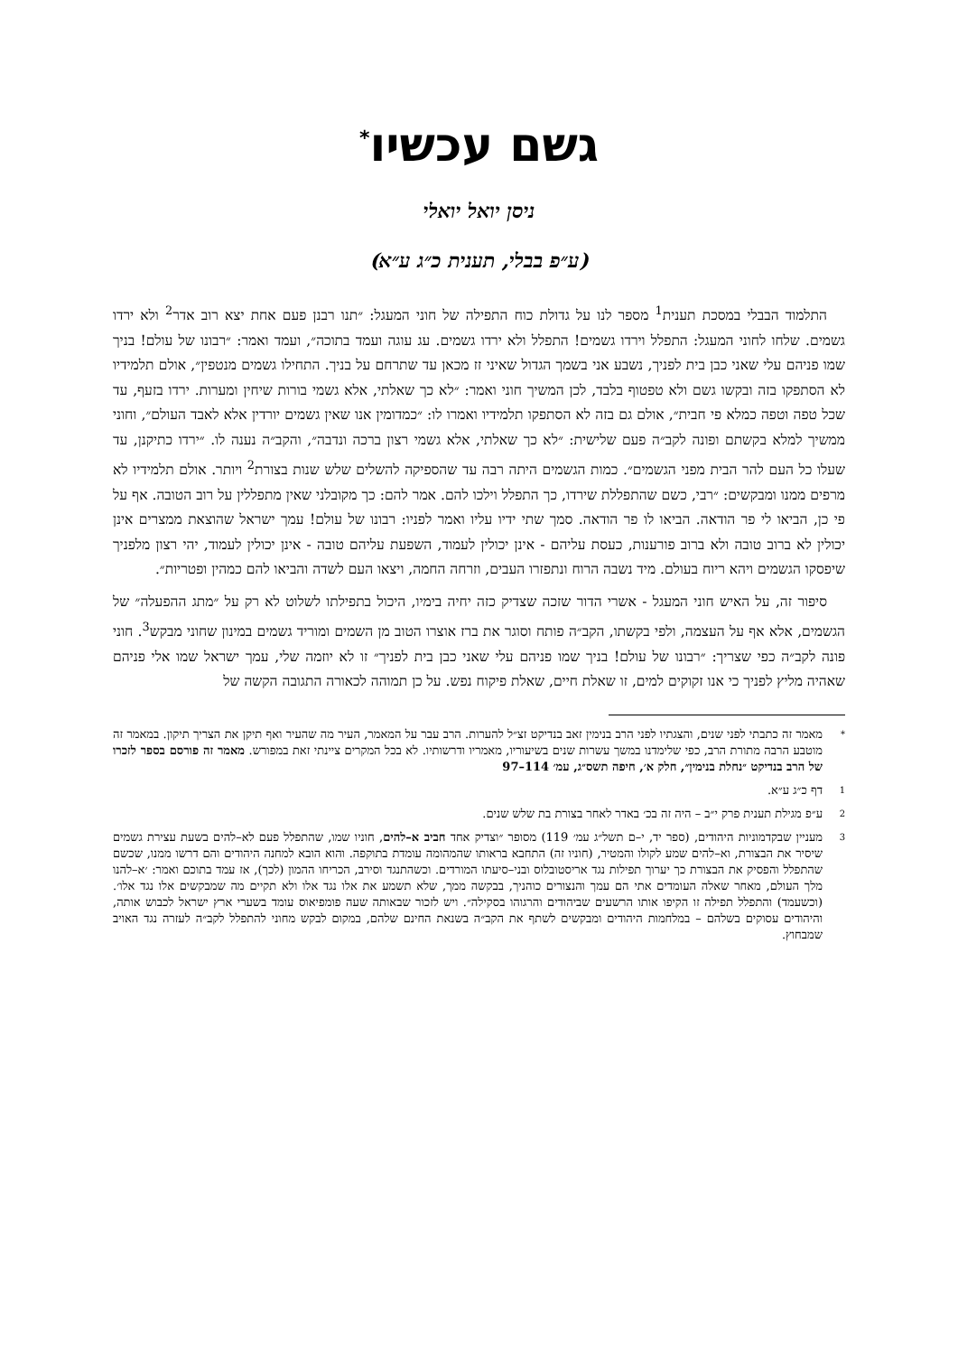גשם עכשיו<sup>*</sup>
ניסן יואל יואלי
(ע״פ בבלי, תענית כ״ג ע״א)
התלמוד הבבלי במסכת תענית<sup>1</sup> מספר לנו על גדולת כוח התפילה של חוני המעגל: ״תנו רבנן פעם אחת יצא רוב אדר<sup>2</sup> ולא ירדו גשמים. שלחו לחוני המעגל: התפלל וירדו גשמים! התפלל ולא ירדו גשמים. עג עוגה ועמד בתוכה״, ועמד ואמר: ״רבונו של עולם! בניך שמו פניהם עלי שאני כבן בית לפניך, נשבע אני בשמך הגדול שאיני זז מכאן עד שתרחם על בניך. התחילו גשמים מנטפין״, אולם תלמידיו לא הסתפקו בזה ובקשו גשם ולא טפטוף בלבד, לכן המשיך חוני ואמר: ״לא כך שאלתי, אלא גשמי בורות שיחין ומערות. ירדו בזעף, עד שכל טפה וטפה כמלא פי חבית״, אולם גם בזה לא הסתפקו תלמידיו ואמרו לו: ״כמדומין אנו שאין גשמים יורדין אלא לאבד העולם״, וחוני ממשיך למלא בקשתם ופונה לקב״ה פעם שלישית: ״לא כך שאלתי, אלא גשמי רצון ברכה ונדבה״, והקב״ה נענה לו. ״ירדו כתיקנן, עד שעלו כל העם להר הבית מפני הגשמים״. כמות הגשמים היתה רבה עד שהספיקה להשלים שלש שנות בצורת<sup>2</sup> ויותר. אולם תלמידיו לא מרפים ממנו ומבקשים: ״רבי, כשם שהתפללת שירדו, כך התפלל וילכו להם. אמר להם: כך מקובלני שאין מתפללין על רוב הטובה. אף על פי כן, הביאו לי פר הודאה. הביאו לו פר הודאה. סמך שתי ידיו עליו ואמר לפניו: רבונו של עולם! עמך ישראל שהוצאת ממצרים אינן יכולין לא ברוב טובה ולא ברוב פורענות, כעסת עליהם - אינן יכולין לעמוד, השפעת עליהם טובה - אינן יכולין לעמוד, יהי רצון מלפניך שיפסקו הגשמים ויהא ריוח בעולם. מיד נשבה הרוח ונתפזרו העבים, וזרחה החמה, ויצאו העם לשדה והביאו להם כמהין ופטריות״.
סיפור זה, על האיש חוני המעגל - אשרי הדור שזכה שצדיק כזה יחיה בימיו, היכול בתפילתו לשלוט לא רק על ״מתג ההפעלה״ של הגשמים, אלא אף על העצמה, ולפי בקשתו, הקב״ה פותח וסוגר את ברז אוצרו הטוב מן השמים ומוריד גשמים במינון שחוני מבקש<sup>3</sup>. חוני פונה לקב״ה כפי שצריך: ״רבונו של עולם! בניך שמו פניהם עלי שאני כבן בית לפניך״ זו לא יוזמה שלי, עמך ישראל שמו אלי פניהם שאהיה מליץ לפניך כי אנו זקוקים למים, זו שאלת חיים, שאלת פיקוח נפש. על כן תמוהה לכאורה התגובה הקשה של
* מאמר זה כתבתי לפני שנים, והצגתיו לפני הרב בנימין זאב בנדיקט זצ״ל להערות. הרב עבר על המאמר, העיר מה שהעיר ואף תיקן את הצריך תיקון. במאמר זה מוטבע הרבה מתורת הרב, כפי שלימדנו במשך עשרות שנים בשיעוריו, מאמריו ודרשותיו. לא בכל המקרים ציינתי זאת במפורש. מאמר זה פורסם בספר לזכרו של הרב בנדיקט ״נחלת בנימין״, חלק א׳, חיפה תשס״ג, עמ׳ 114–97
1 דף כ״ג ע״א.
2 ע״פ מגילת תענית פרק י״ב – היה זה בכ׳ באדר לאחר בצורת בת שלש שנים.
3 מעניין שבקדמוניות היהודים, (ספר יד, י–ם תשל״ג עמ׳ 119) מסופר ״וצדיק אחד חביב א–להים, חוניו שמו, שהתפלל פעם לא–להים בשעת עצירת גשמים שיסיר את הבצורת, וא–להים שמע לקולו והמטיר, (חוניו זה) התחבא בראותו שהמהומה עומדת בתוקפה. והוא הובא למחנה היהודים והם דרשו ממנו, שכשם שהתפלל והפסיק את הבצורת כך יערוך תפילות נגד אריסטובלוס ובני–סיעתו המורדים. וכשהתנגד וסירב, הכריחו ההמון (לכך), אז עמד בתוכם ואמר: ׳א–להנו מלך העולם, מאחר שאלה העומדים אתי הם עמך והנצורים כוהניך, בבקשה ממך, שלא תשמע את אלו נגד אלו ולא תקיים מה שמבקשים אלו נגד אלו׳. (וכשעמד) והתפלל תפילה זו הקיפו אותו הרשעים שביהודים והרגוהו בסקילה״. ויש לזכור שבאותה שעה פומפיאוס עומד בשערי ארץ ישראל לכבוש אותה, והיהודים עסוקים בשלהם – במלחמות היהודים ומבקשים לשתף את הקב״ה בשנאת החינם שלהם, במקום לבקש מחוני להתפלל לקב״ה לעזרה נגד האויב שמבחוץ.